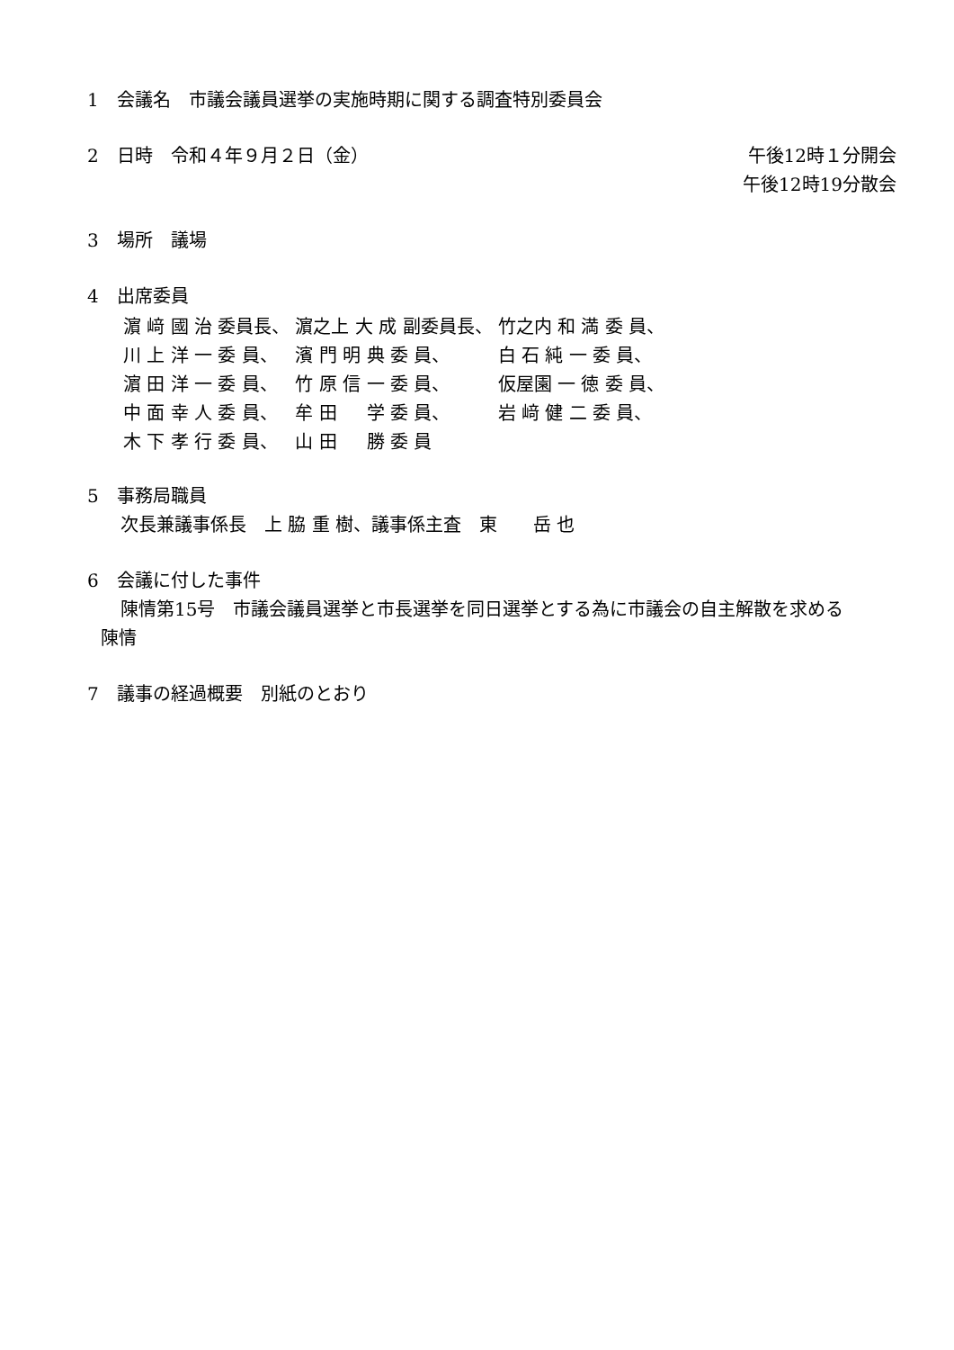1　会議名　市議会議員選挙の実施時期に関する調査特別委員会
2　日時　令和４年９月２日（金） 午後12時１分開会
午後12時19分散会
3　場所　議場
4　出席委員
| 濵 﨑 國 治 委員長、 | 濵之上 大 成 副委員長、 | 竹之内 和 満 委 員、 |
| 川 上 洋 一 委 員、 | 濱 門 明 典 委 員、 | 白 石 純 一 委 員、 |
| 濵 田 洋 一 委 員、 | 竹 原 信 一 委 員、 | 仮屋園 一 徳 委 員、 |
| 中 面 幸 人 委 員、 | 牟 田 学 委 員、 | 岩 﨑 健 二 委 員、 |
| 木 下 孝 行 委 員、 | 山 田 勝 委 員 | |
5　事務局職員
次長兼議事係長　上 脇 重 樹、議事係主査　東　　岳 也
6　会議に付した事件
陳情第15号　市議会議員選挙と市長選挙を同日選挙とする為に市議会の自主解散を求める
陳情
7　議事の経過概要　別紙のとおり